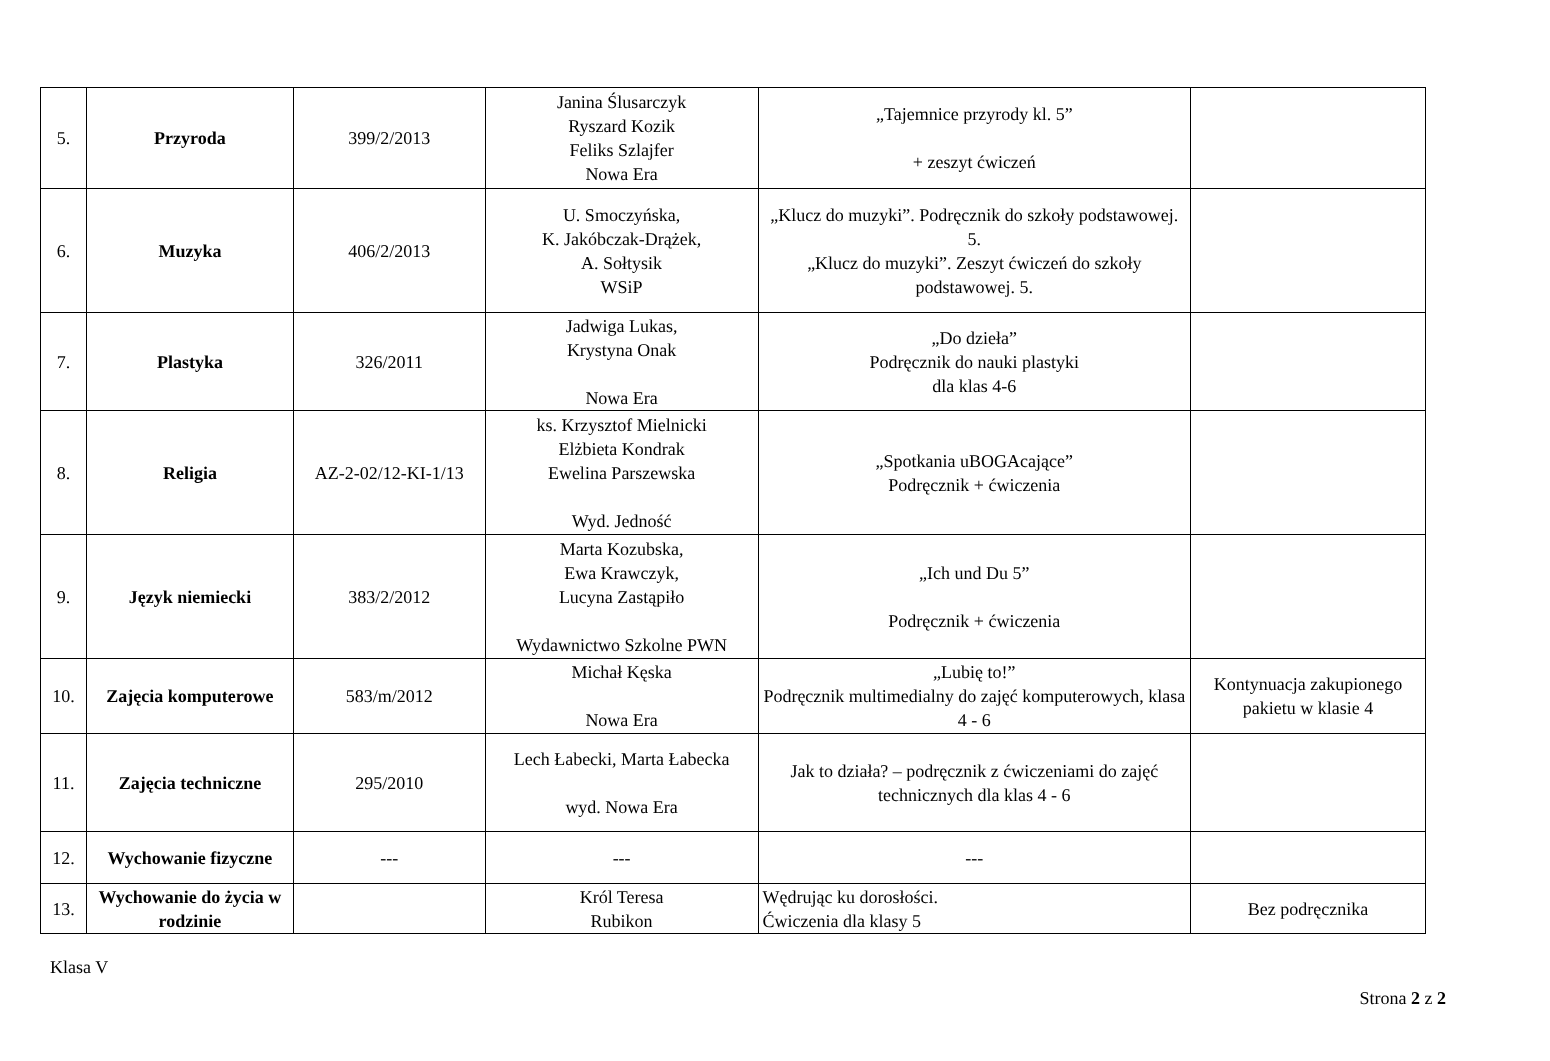| 5. | Przyroda | 399/2/2013 | Janina Ślusarczyk Ryszard Kozik Feliks Szlajfer Nowa Era | „Tajemnice przyrody kl. 5” + zeszyt ćwiczeń | |
| 6. | Muzyka | 406/2/2013 | U. Smoczyńska, K. Jakóbczak-Drążek, A. Sołtysik WSiP | „Klucz do muzyki”. Podręcznik do szkoły podstawowej. 5. „Klucz do muzyki”. Zeszyt ćwiczeń do szkoły podstawowej. 5. | |
| 7. | Plastyka | 326/2011 | Jadwiga Lukas, Krystyna Onak Nowa Era | „Do dzieła” Podręcznik do nauki plastyki dla klas 4-6 | |
| 8. | Religia | AZ-2-02/12-KI-1/13 | ks. Krzysztof Mielnicki Elżbieta Kondrak Ewelina Parszewska Wyd. Jedność | „Spotkania uBOGAcające” Podręcznik + ćwiczenia | |
| 9. | Język niemiecki | 383/2/2012 | Marta Kozubska, Ewa Krawczyk, Lucyna Zastąpiło Wydawnictwo Szkolne PWN | „Ich und Du 5” Podręcznik + ćwiczenia | |
| 10. | Zajęcia komputerowe | 583/m/2012 | Michał Kęska Nowa Era | „Lubię to!” Podręcznik multimedialny do zajęć komputerowych, klasa 4 - 6 | Kontynuacja zakupionego pakietu w klasie 4 |
| 11. | Zajęcia techniczne | 295/2010 | Lech Łabecki, Marta Łabecka wyd. Nowa Era | Jak to działa? – podręcznik z ćwiczeniami do zajęć technicznych dla klas 4 - 6 | |
| 12. | Wychowanie fizyczne | --- | --- | --- | |
| 13. | Wychowanie do życia w rodzinie | | Król Teresa Rubikon | Wędrując ku dorosłości. Ćwiczenia dla klasy 5 | Bez podręcznika |
Klasa V
Strona 2 z 2